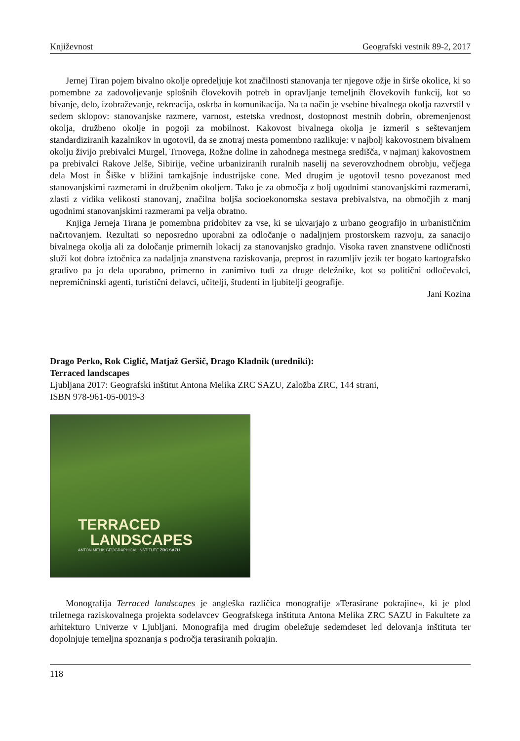Književnost Geografski vestnik 89-2, 2017
Jernej Tiran pojem bivalno okolje opredeljuje kot značilnosti stanovanja ter njegove ožje in širše okolice, ki so pomembne za zadovoljevanje splošnih človekovih potreb in opravljanje temeljnih človekovih funkcij, kot so bivanje, delo, izobraževanje, rekreacija, oskrba in komunikacija. Na ta način je vsebine bivalnega okolja razvrstil v sedem sklopov: stanovanjske razmere, varnost, estetska vrednost, dostopnost mestnih dobrin, obremenjenost okolja, družbeno okolje in pogoji za mobilnost. Kakovost bivalnega okolja je izmeril s seštevanjem standardiziranih kazalnikov in ugotovil, da se znotraj mesta pomembno razlikuje: v najbolj kakovostnem bivalnem okolju živijo prebivalci Murgel, Trnovega, Rožne doline in zahodnega mestnega središča, v najmanj kakovostnem pa prebivalci Rakove Jelše, Sibirije, večine urbaniziranih ruralnih naselij na severovzhodnem obrobju, večjega dela Most in Šiške v bližini tamkajšnje industrijske cone. Med drugim je ugotovil tesno povezanost med stanovanjskimi razmerami in družbenim okoljem. Tako je za območja z bolj ugodnimi stanovanjskimi razmerami, zlasti z vidika velikosti stanovanj, značilna boljša socioekonomska sestava prebivalstva, na območjih z manj ugodnimi stanovanjskimi razmerami pa velja obratno.
Knjiga Jerneja Tirana je pomembna pridobitev za vse, ki se ukvarjajo z urbano geografijo in urbanističnim načrtovanjem. Rezultati so neposredno uporabni za odločanje o nadaljnjem prostorskem razvoju, za sanacijo bivalnega okolja ali za določanje primernih lokacij za stanovanjsko gradnjo. Visoka raven znanstvene odličnosti služi kot dobra iztočnica za nadaljnja znanstvena raziskovanja, preprost in razumljiv jezik ter bogato kartografsko gradivo pa jo dela uporabno, primerno in zanimivo tudi za druge deležnike, kot so politični odločevalci, nepremičninski agenti, turistični delavci, učitelji, študenti in ljubitelji geografije.
Jani Kozina
Drago Perko, Rok Ciglič, Matjaž Geršič, Drago Kladnik (uredniki):
Terraced landscapes
Ljubljana 2017: Geografski inštitut Antona Melika ZRC SAZU, Založba ZRC, 144 strani,
ISBN 978-961-05-0019-3
TERRACED
LANDSCAPES
ANTON MELIK GEOGRAPHICAL INSTITUTE ZRC SAZU
Monografija Terraced landscapes je angleška različica monografije »Terasirane pokrajine«, ki je plod triletnega raziskovalnega projekta sodelavcev Geografskega inštituta Antona Melika ZRC SAZU in Fakultete za arhitekturo Univerze v Ljubljani. Monografija med drugim obeležuje sedemdeset led delovanja inštituta ter dopolnjuje temeljna spoznanja s področja terasiranih pokrajin.
118